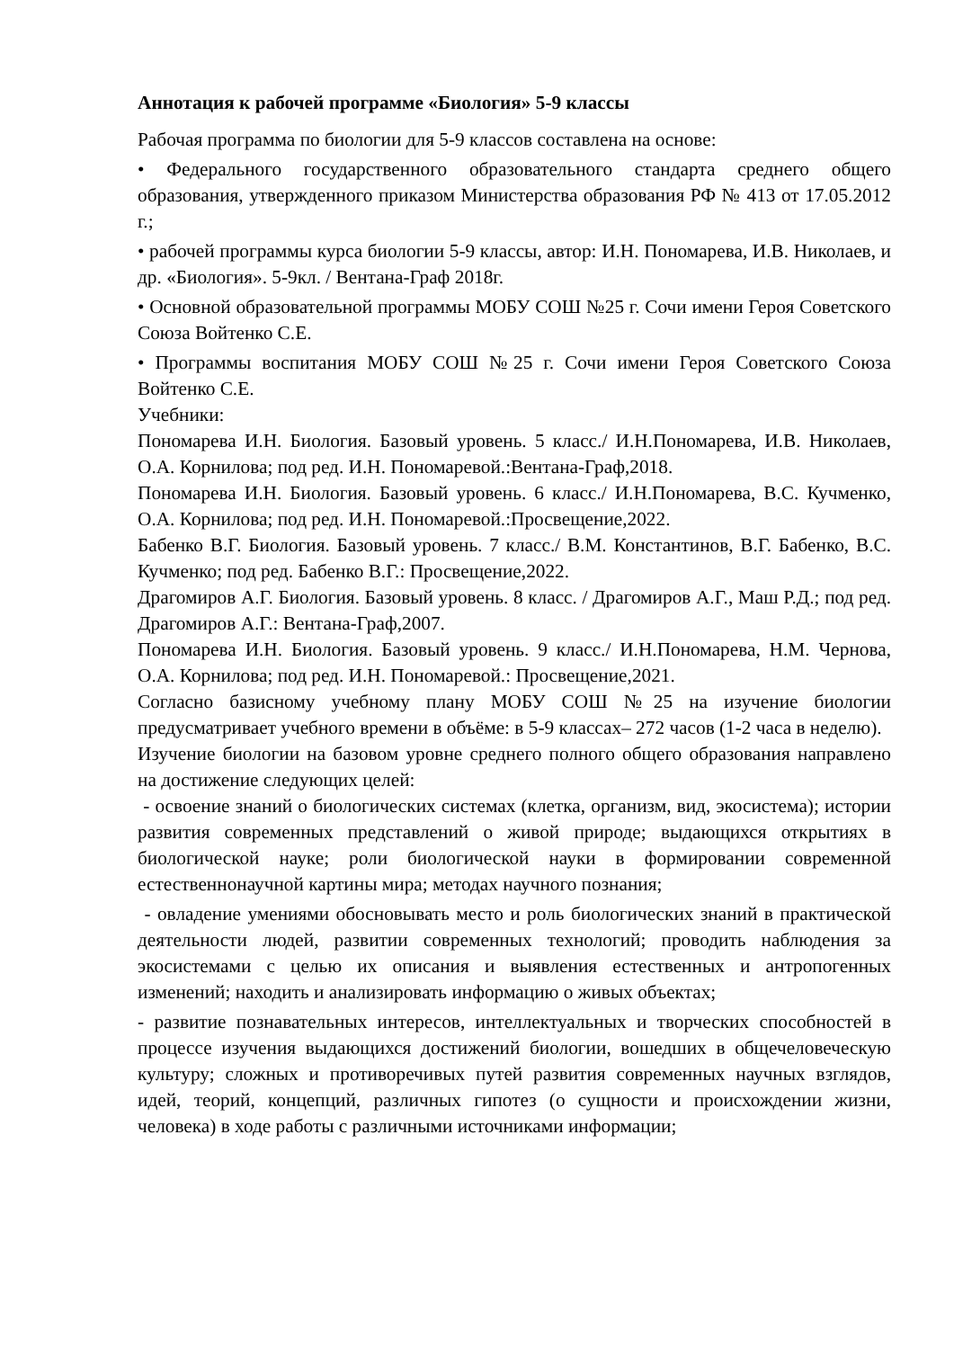Аннотация к рабочей программе «Биология» 5-9 классы
Рабочая программа по биологии для 5-9 классов составлена на основе:
• Федерального государственного образовательного стандарта среднего общего образования, утвержденного приказом Министерства образования РФ № 413 от 17.05.2012 г.;
• рабочей программы курса биологии 5-9 классы, автор: И.Н. Пономарева, И.В. Николаев, и др. «Биология». 5-9кл. / Вентана-Граф 2018г.
• Основной образовательной программы МОБУ СОШ №25 г. Сочи имени Героя Советского Союза Войтенко С.Е.
• Программы воспитания МОБУ СОШ №25 г. Сочи имени Героя Советского Союза Войтенко С.Е.
Учебники:
Пономарева И.Н. Биология. Базовый уровень. 5 класс./ И.Н.Пономарева, И.В. Николаев, О.А. Корнилова; под ред. И.Н. Пономаревой.:Вентана-Граф,2018.
Пономарева И.Н. Биология. Базовый уровень. 6 класс./ И.Н.Пономарева, В.С. Кучменко, О.А. Корнилова; под ред. И.Н. Пономаревой.:Просвещение,2022.
Бабенко В.Г. Биология. Базовый уровень. 7 класс./ В.М. Константинов, В.Г. Бабенко, В.С. Кучменко; под ред. Бабенко В.Г.: Просвещение,2022.
Драгомиров А.Г. Биология. Базовый уровень. 8 класс. / Драгомиров А.Г., Маш Р.Д.; под ред. Драгомиров А.Г.: Вентана-Граф,2007.
Пономарева И.Н. Биология. Базовый уровень. 9 класс./ И.Н.Пономарева, Н.М. Чернова, О.А. Корнилова; под ред. И.Н. Пономаревой.: Просвещение,2021.
Согласно базисному учебному плану МОБУ СОШ №25 на изучение биологии предусматривает учебного времени в объёме: в 5-9 классах– 272 часов (1-2 часа в неделю).
Изучение биологии на базовом уровне среднего полного общего образования направлено на достижение следующих целей:
- освоение знаний о биологических системах (клетка, организм, вид, экосистема); истории развития современных представлений о живой природе; выдающихся открытиях в биологической науке; роли биологической науки в формировании современной естественнонаучной картины мира; методах научного познания;
- овладение умениями обосновывать место и роль биологических знаний в практической деятельности людей, развитии современных технологий; проводить наблюдения за экосистемами с целью их описания и выявления естественных и антропогенных изменений; находить и анализировать информацию о живых объектах;
- развитие познавательных интересов, интеллектуальных и творческих способностей в процессе изучения выдающихся достижений биологии, вошедших в общечеловеческую культуру; сложных и противоречивых путей развития современных научных взглядов, идей, теорий, концепций, различных гипотез (о сущности и происхождении жизни, человека) в ходе работы с различными источниками информации;